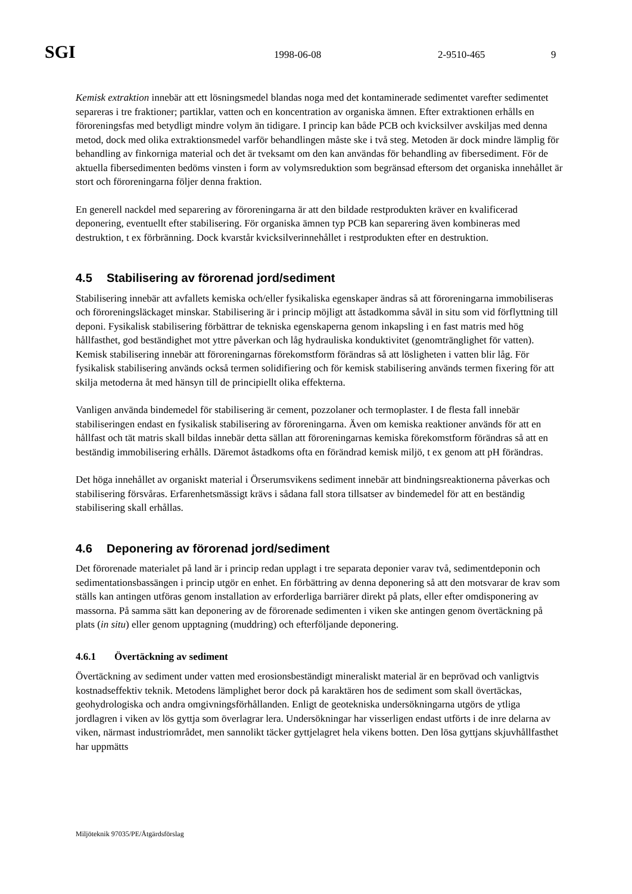SGI
1998-06-08 2-9510-465 9
Kemisk extraktion innebär att ett lösningsmedel blandas noga med det kontaminerade sedimentet varefter sedimentet separeras i tre fraktioner; partiklar, vatten och en koncentration av organiska ämnen. Efter extraktionen erhålls en föroreningsfas med betydligt mindre volym än tidigare. I princip kan både PCB och kvicksilver avskiljas med denna metod, dock med olika extraktionsmedel varför behandlingen måste ske i två steg. Metoden är dock mindre lämplig för behandling av finkorniga material och det är tveksamt om den kan användas för behandling av fibersediment. För de aktuella fibersedimenten bedöms vinsten i form av volymsreduktion som begränsad eftersom det organiska innehållet är stort och föroreningarna följer denna fraktion.
En generell nackdel med separering av föroreningarna är att den bildade restprodukten kräver en kvalificerad deponering, eventuellt efter stabilisering. För organiska ämnen typ PCB kan separering även kombineras med destruktion, t ex förbränning. Dock kvarstår kvicksilverinnehållet i restprodukten efter en destruktion.
4.5 Stabilisering av förorenad jord/sediment
Stabilisering innebär att avfallets kemiska och/eller fysikaliska egenskaper ändras så att föroreningarna immobiliseras och föroreningsläckaget minskar. Stabilisering är i princip möjligt att åstadkomma såväl in situ som vid förflyttning till deponi. Fysikalisk stabilisering förbättrar de tekniska egenskaperna genom inkapsling i en fast matris med hög hållfasthet, god beständighet mot yttre påverkan och låg hydrauliska konduktivitet (genomtränglighet för vatten). Kemisk stabilisering innebär att föroreningarnas förekomstform förändras så att lösligheten i vatten blir låg. För fysikalisk stabilisering används också termen solidifiering och för kemisk stabilisering används termen fixering för att skilja metoderna åt med hänsyn till de principiellt olika effekterna.
Vanligen använda bindemedel för stabilisering är cement, pozzolaner och termoplaster. I de flesta fall innebär stabiliseringen endast en fysikalisk stabilisering av föroreningarna. Även om kemiska reaktioner används för att en hållfast och tät matris skall bildas innebär detta sällan att föroreningarnas kemiska förekomstform förändras så att en beständig immobilisering erhålls. Däremot åstadkoms ofta en förändrad kemisk miljö, t ex genom att pH förändras.
Det höga innehållet av organiskt material i Örserumsvikens sediment innebär att bindningsreaktionerna påverkas och stabilisering försvåras. Erfarenhetsmässigt krävs i sådana fall stora tillsatser av bindemedel för att en beständig stabilisering skall erhållas.
4.6 Deponering av förorenad jord/sediment
Det förorenade materialet på land är i princip redan upplagt i tre separata deponier varav två, sedimentdeponin och sedimentationsbassängen i princip utgör en enhet. En förbättring av denna deponering så att den motsvarar de krav som ställs kan antingen utföras genom installation av erforderliga barriärer direkt på plats, eller efter omdisponering av massorna. På samma sätt kan deponering av de förorenade sedimenten i viken ske antingen genom övertäckning på plats (in situ) eller genom upptagning (muddring) och efterföljande deponering.
4.6.1 Övertäckning av sediment
Övertäckning av sediment under vatten med erosionsbeständigt mineraliskt material är en beprövad och vanligtvis kostnadseffektiv teknik. Metodens lämplighet beror dock på karaktären hos de sediment som skall övertäckas, geohydrologiska och andra omgivningsförhållanden. Enligt de geotekniska undersökningarna utgörs de ytliga jordlagren i viken av lös gyttja som överlagrar lera. Undersökningar har visserligen endast utförts i de inre delarna av viken, närmast industriområdet, men sannolikt täcker gyttjelagret hela vikens botten. Den lösa gyttjans skjuvhållfasthet har uppmätts
Miljöteknik 97035/PE/Åtgärdsförslag